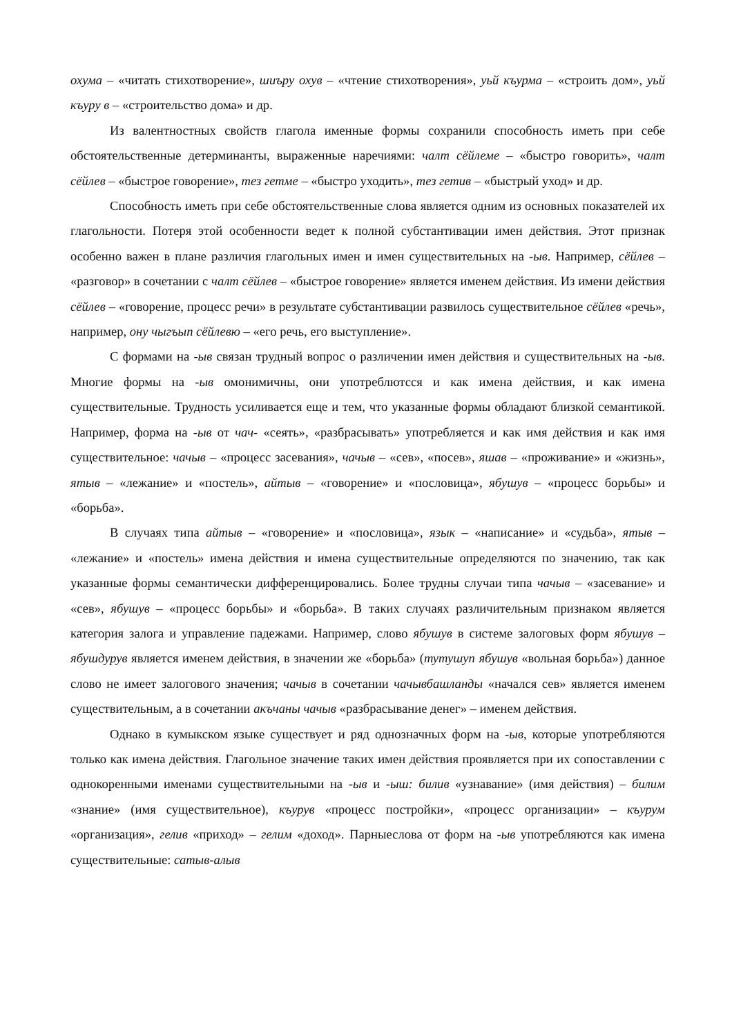охума – «читать стихотворение», шиъру охув – «чтение стихотворения», уьй къурма – «строить дом», уьй къуру в – «строительство дома» и др.
Из валентностных свойств глагола именные формы сохранили способность иметь при себе обстоятельственные детерминанты, выраженные наречиями: чалт сёйлеме – «быстро говорить», чалт сёйлев – «быстрое говорение», тез гетме – «быстро уходить», тез гетив – «быстрый уход» и др.
Способность иметь при себе обстоятельственные слова является одним из основных показателей их глагольности. Потеря этой особенности ведет к полной субстантивации имен действия. Этот признак особенно важен в плане различия глагольных имен и имен существительных на -ыв. Например, сёйлев – «разговор» в сочетании с чалт сёйлев – «быстрое говорение» является именем действия. Из имени действия сёйлев – «говорение, процесс речи» в результате субстантивации развилось существительное сёйлев «речь», например, ону чыгъып сёйлевю – «его речь, его выступление».
С формами на -ыв связан трудный вопрос о различении имен действия и существительных на -ыв. Многие формы на -ыв омонимичны, они употреблютсся и как имена действия, и как имена существительные. Трудность усиливается еще и тем, что указанные формы обладают близкой семантикой. Например, форма на -ыв от чач- «сеять», «разбрасывать» употребляется и как имя действия и как имя существительное: чачыв – «процесс засевания», чачыв – «сев», «посев», яшав – «проживание» и «жизнь», ятыв – «лежание» и «постель», айтыв – «говорение» и «пословица», ябушув – «процесс борьбы» и «борьба».
В случаях типа айтыв – «говорение» и «пословица», язык – «написание» и «судьба», ятыв – «лежание» и «постель» имена действия и имена существительные определяются по значению, так как указанные формы семантически дифференцировались. Более трудны случаи типа чачыв – «засевание» и «сев», ябушув – «процесс борьбы» и «борьба». В таких случаях различительным признаком является категория залога и управление падежами. Например, слово ябушув в системе залоговых форм ябушув – ябушдурув является именем действия, в значении же «борьба» (тутушуп ябушув «вольная борьба») данное слово не имеет залогового значения; чачыв в сочетании чачывбашланды «начался сев» является именем существительным, а в сочетании акъчаны чачыв «разбрасывание денег» – именем действия.
Однако в кумыкском языке существует и ряд однозначных форм на -ыв, которые употребляются только как имена действия. Глагольное значение таких имен действия проявляется при их сопоставлении с однокоренными именами существительными на -ыв и -ыш: билив «узнавание» (имя действия) – билим «знание» (имя существительное), къурув «процесс постройки», «процесс организации» – къурум «организация», гелив «приход» – гелим «доход». Парныеслова от форм на -ыв употребляются как имена существительные: сатыв-алыв